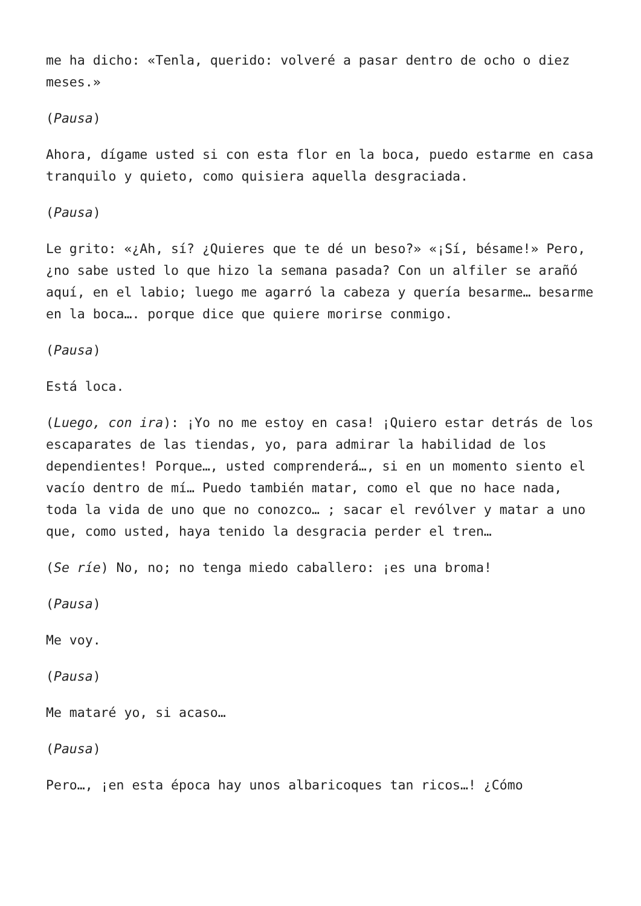me ha dicho: «Tenla, querido: volveré a pasar dentro de ocho o diez meses.»
(Pausa)
Ahora, dígame usted si con esta flor en la boca, puedo estarme en casa tranquilo y quieto, como quisiera aquella desgraciada.
(Pausa)
Le grito: «¿Ah, sí? ¿Quieres que te dé un beso?» «¡Sí, bésame!» Pero, ¿no sabe usted lo que hizo la semana pasada? Con un alfiler se arañó aquí, en el labio; luego me agarró la cabeza y quería besarme… besarme en la boca…. porque dice que quiere morirse conmigo.
(Pausa)
Está loca.
(Luego, con ira): ¡Yo no me estoy en casa! ¡Quiero estar detrás de los escaparates de las tiendas, yo, para admirar la habilidad de los dependientes! Porque…, usted comprenderá…, si en un momento siento el vacío dentro de mí… Puedo también matar, como el que no hace nada, toda la vida de uno que no conozco… ; sacar el revólver y matar a uno que, como usted, haya tenido la desgracia perder el tren…
(Se ríe) No, no; no tenga miedo caballero: ¡es una broma!
(Pausa)
Me voy.
(Pausa)
Me mataré yo, si acaso…
(Pausa)
Pero…, ¡en esta época hay unos albaricoques tan ricos…! ¿Cómo